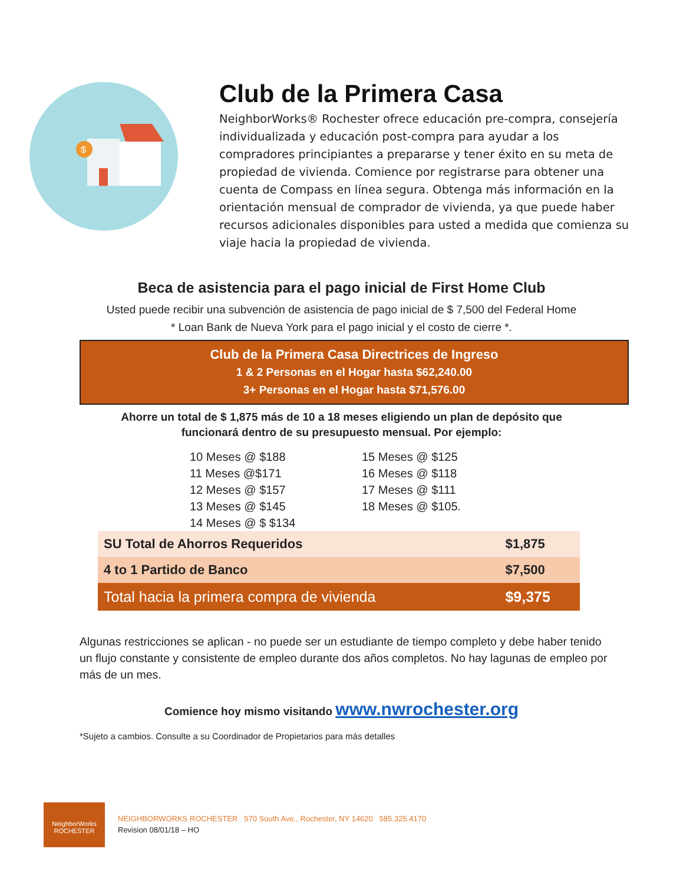$
Club de la Primera Casa
NeighborWorks® Rochester ofrece educación pre-compra, consejería individualizada y educación post-compra para ayudar a los compradores principiantes a prepararse y tener éxito en su meta de propiedad de vivienda. Comience por registrarse para obtener una cuenta de Compass en línea segura. Obtenga más información en la orientación mensual de comprador de vivienda, ya que puede haber recursos adicionales disponibles para usted a medida que comienza su viaje hacia la propiedad de vivienda.
Beca de asistencia para el pago inicial de First Home Club
Usted puede recibir una subvención de asistencia de pago inicial de $ 7,500 del Federal Home
* Loan Bank de Nueva York para el pago inicial y el costo de cierre *.
Club de la Primera Casa Directrices de Ingreso
1 & 2 Personas en el Hogar hasta $62,240.00
3+ Personas en el Hogar hasta $71,576.00
Ahorre un total de $ 1,875 más de 10 a 18 meses eligiendo un plan de depósito que
funcionará dentro de su presupuesto mensual. Por ejemplo:
10 Meses @ $188
11 Meses @$171
12 Meses @ $157
13 Meses @ $145
14 Meses @ $ $134
15 Meses @ $125
16 Meses @ $118
17 Meses @ $111
18 Meses @ $105.
| SU Total de Ahorros Requeridos | $1,875 |
| 4 to 1 Partido de Banco | $7,500 |
| Total hacia la primera compra de vivienda | $9,375 |
Algunas restricciones se aplican - no puede ser un estudiante de tiempo completo y debe haber tenido un flujo constante y consistente de empleo durante dos años completos. No hay lagunas de empleo por más de un mes.
Comience hoy mismo visitando www.nwrochester.org
*Sujeto a cambios. Consulte a su Coordinador de Propietarios para más detalles
NeighborWorks
ROCHESTER
NEIGHBORWORKS ROCHESTER 570 South Ave., Rochester, NY 14620 585.325.4170
Revision 08/01/18 – HO